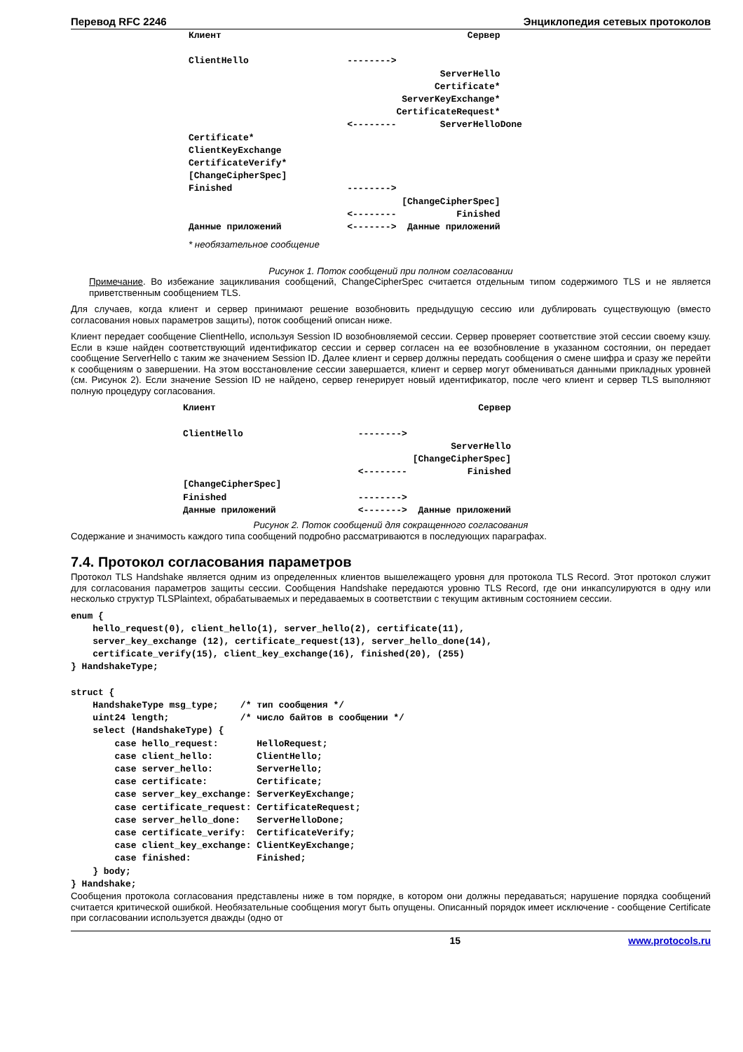Перевод RFC 2246 Энциклопедия сетевых протоколов
Клиент                                             Сервер

ClientHello                  -------->
                                              ServerHello
                                             Certificate*
                                       ServerKeyExchange*
                                      CertificateRequest*
                             <--------        ServerHelloDone
Certificate*
ClientKeyExchange
CertificateVerify*
[ChangeCipherSpec]
Finished                     -------->
                                       [ChangeCipherSpec]
                             <--------           Finished
Данные приложений            <------->  Данные приложений
* необязательное сообщение
Рисунок 1. Поток сообщений при полном согласовании
Примечание. Во избежание зацикливания сообщений, ChangeCipherSpec считается отдельным типом содержимого TLS и не является приветственным сообщением TLS.
Для случаев, когда клиент и сервер принимают решение возобновить предыдущую сессию или дублировать существующую (вместо согласования новых параметров защиты), поток сообщений описан ниже.
Клиент передает сообщение ClientHello, используя Session ID возобновляемой сессии. Сервер проверяет соответствие этой сессии своему кэшу. Если в кэше найден соответствующий идентификатор сессии и сервер согласен на ее возобновление в указанном состоянии, он передает сообщение ServerHello с таким же значением Session ID. Далее клиент и сервер должны передать сообщения о смене шифра и сразу же перейти к сообщениям о завершении. На этом восстановление сессии завершается, клиент и сервер могут обмениваться данными прикладных уровней (см. Рисунок 2). Если значение Session ID не найдено, сервер генерирует новый идентификатор, после чего клиент и сервер TLS выполняют полную процедуру согласования.
Клиент                                                Сервер

ClientHello                     -------->
                                                 ServerHello
                                          [ChangeCipherSpec]
                                <--------           Finished
[ChangeCipherSpec]
Finished                        -------->
Данные приложений               <------->  Данные приложений
Рисунок 2. Поток сообщений для сокращенного согласования
Содержание и значимость каждого типа сообщений подробно рассматриваются в последующих параграфах.
7.4. Протокол согласования параметров
Протокол TLS Handshake является одним из определенных клиентов вышележащего уровня для протокола TLS Record. Этот протокол служит для согласования параметров защиты сессии. Сообщения Handshake передаются уровню TLS Record, где они инкапсулируются в одну или несколько структур TLSPlaintext, обрабатываемых и передаваемых в соответствии с текущим активным состоянием сессии.
enum {
    hello_request(0), client_hello(1), server_hello(2), certificate(11),
    server_key_exchange (12), certificate_request(13), server_hello_done(14),
    certificate_verify(15), client_key_exchange(16), finished(20), (255)
} HandshakeType;

struct {
    HandshakeType msg_type;    /* тип сообщения */
    uint24 length;             /* число байтов в сообщении */
    select (HandshakeType) {
        case hello_request:       HelloRequest;
        case client_hello:        ClientHello;
        case server_hello:        ServerHello;
        case certificate:         Certificate;
        case server_key_exchange: ServerKeyExchange;
        case certificate_request: CertificateRequest;
        case server_hello_done:   ServerHelloDone;
        case certificate_verify:  CertificateVerify;
        case client_key_exchange: ClientKeyExchange;
        case finished:            Finished;
    } body;
} Handshake;
Сообщения протокола согласования представлены ниже в том порядке, в котором они должны передаваться; нарушение порядка сообщений считается критической ошибкой. Необязательные сообщения могут быть опущены. Описанный порядок имеет исключение - сообщение Certificate при согласовании используется дважды (одно от
15 www.protocols.ru